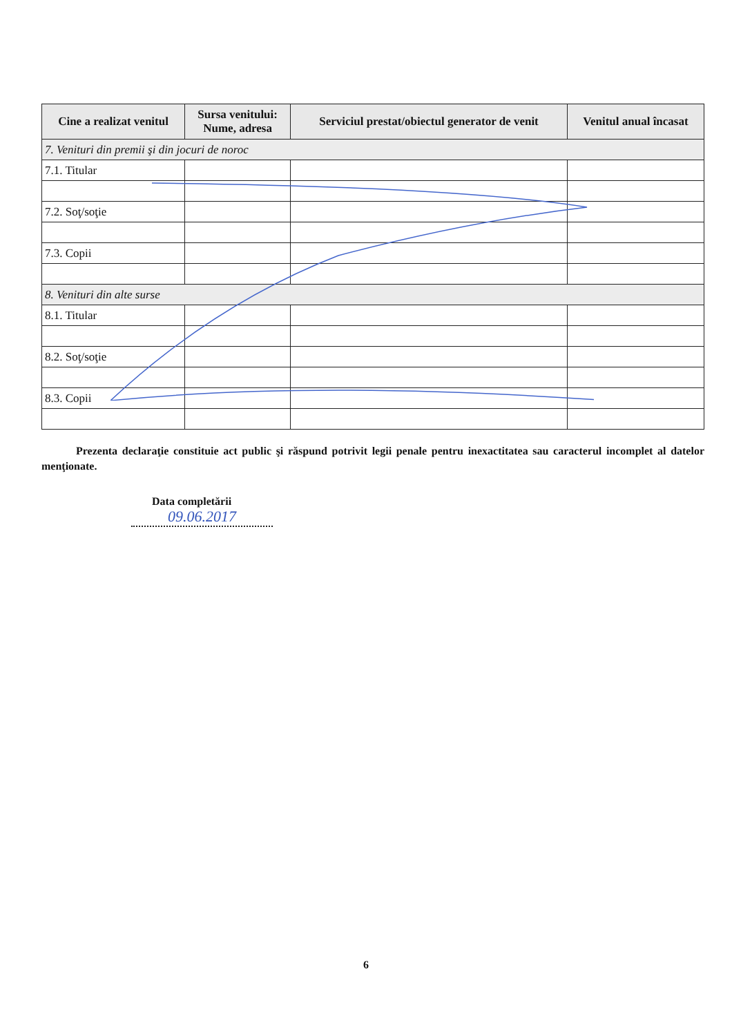| Cine a realizat venitul | Sursa venitului: Nume, adresa | Serviciul prestat/obiectul generator de venit | Venitul anual încasat |
| --- | --- | --- | --- |
| 7. Venituri din premii şi din jocuri de noroc | | | |
| 7.1. Titular | | | |
| 7.2. Soţ/soţie | | | |
| 7.3. Copii | | | |
| 8. Venituri din alte surse | | | |
| 8.1. Titular | | | |
| 8.2. Soţ/soţie | | | |
| 8.3. Copii | | | |
Prezenta declaraţie constituie act public şi răspund potrivit legii penale pentru inexactitatea sau caracterul incomplet al datelor menţionate.
Data completării
09.06.2017
6